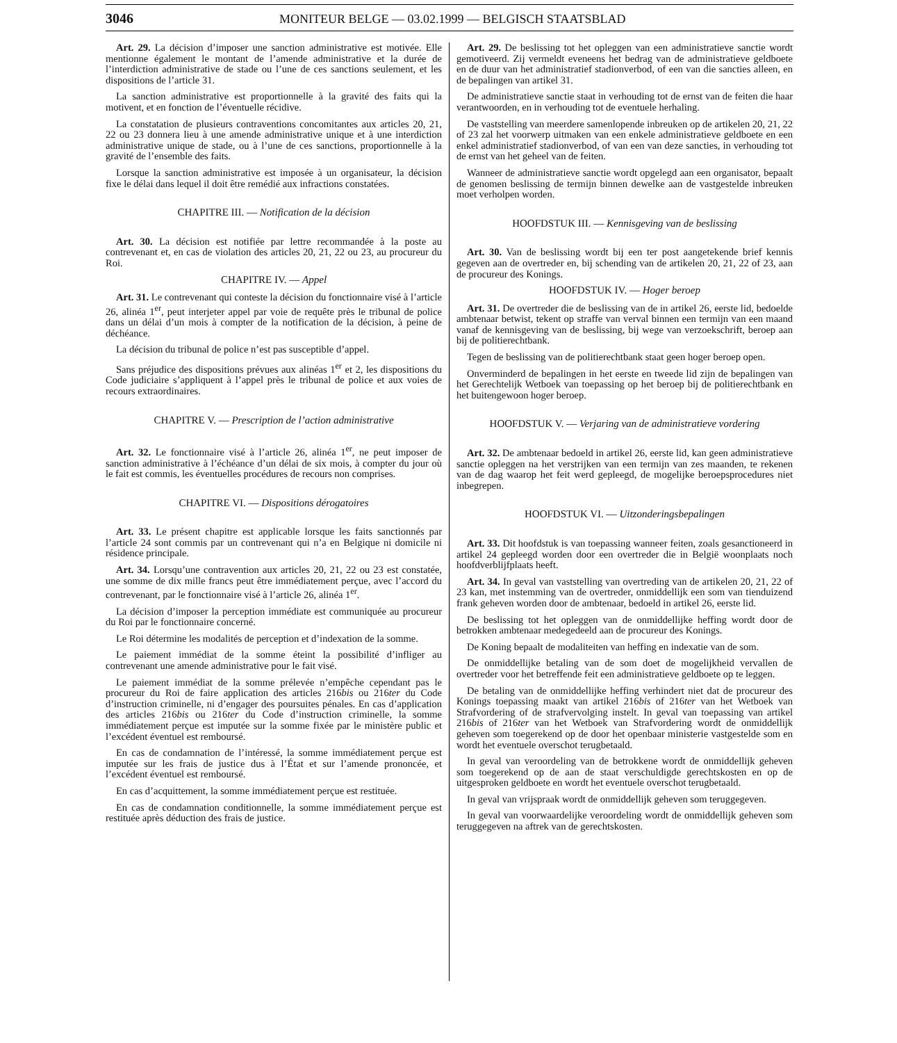3046 MONITEUR BELGE — 03.02.1999 — BELGISCH STAATSBLAD
Art. 29. La décision d’imposer une sanction administrative est motivée. Elle mentionne également le montant de l’amende administrative et la durée de l’interdiction administrative de stade ou l’une de ces sanctions seulement, et les dispositions de l’article 31.
La sanction administrative est proportionnelle à la gravité des faits qui la motivent, et en fonction de l’éventuelle récidive.
La constatation de plusieurs contraventions concomitantes aux articles 20, 21, 22 ou 23 donnera lieu à une amende administrative unique et à une interdiction administrative unique de stade, ou à l’une de ces sanctions, proportionnelle à la gravité de l’ensemble des faits.
Lorsque la sanction administrative est imposée à un organisateur, la décision fixe le délai dans lequel il doit être remédié aux infractions constatées.
CHAPITRE III. — Notification de la décision
Art. 30. La décision est notifiée par lettre recommandée à la poste au contrevenant et, en cas de violation des articles 20, 21, 22 ou 23, au procureur du Roi.
CHAPITRE IV. — Appel
Art. 31. Le contrevenant qui conteste la décision du fonctionnaire visé à l’article 26, alinéa 1<sup>er</sup>, peut interjeter appel par voie de requête près le tribunal de police dans un délai d’un mois à compter de la notification de la décision, à peine de déchéance.
La décision du tribunal de police n’est pas susceptible d’appel.
Sans préjudice des dispositions prévues aux alinéas 1<sup>er</sup> et 2, les dispositions du Code judiciaire s’appliquent à l’appel près le tribunal de police et aux voies de recours extraordinaires.
CHAPITRE V. — Prescription de l’action administrative
Art. 32. Le fonctionnaire visé à l’article 26, alinéa 1<sup>er</sup>, ne peut imposer de sanction administrative à l’échéance d’un délai de six mois, à compter du jour où le fait est commis, les éventuelles procédures de recours non comprises.
CHAPITRE VI. — Dispositions dérogatoires
Art. 33. Le présent chapitre est applicable lorsque les faits sanctionnés par l’article 24 sont commis par un contrevenant qui n’a en Belgique ni domicile ni résidence principale.
Art. 34. Lorsqu’une contravention aux articles 20, 21, 22 ou 23 est constatée, une somme de dix mille francs peut être immédiatement perçue, avec l’accord du contrevenant, par le fonctionnaire visé à l’article 26, alinéa 1<sup>er</sup>.
La décision d’imposer la perception immédiate est communiquée au procureur du Roi par le fonctionnaire concerné.
Le Roi détermine les modalités de perception et d’indexation de la somme.
Le paiement immédiat de la somme éteint la possibilité d’infliger au contrevenant une amende administrative pour le fait visé.
Le paiement immédiat de la somme prélevée n’empêche cependant pas le procureur du Roi de faire application des articles 216bis ou 216ter du Code d’instruction criminelle, ni d’engager des poursuites pénales. En cas d’application des articles 216bis ou 216ter du Code d’instruction criminelle, la somme immédiatement perçue est imputée sur la somme fixée par le ministère public et l’excédent éventuel est remboursé.
En cas de condamnation de l’intéressé, la somme immédiatement perçue est imputée sur les frais de justice dus à l’État et sur l’amende prononcée, et l’excédent éventuel est remboursé.
En cas d’acquittement, la somme immédiatement perçue est restituée.
En cas de condamnation conditionnelle, la somme immédiatement perçue est restituée après déduction des frais de justice.
Art. 29. De beslissing tot het opleggen van een administratieve sanctie wordt gemotiveerd. Zij vermeldt eveneens het bedrag van de administratieve geldboete en de duur van het administratief stadionverbod, of een van die sancties alleen, en de bepalingen van artikel 31.
De administratieve sanctie staat in verhouding tot de ernst van de feiten die haar verantwoorden, en in verhouding tot de eventuele herhaling.
De vaststelling van meerdere samenlopende inbreuken op de artikelen 20, 21, 22 of 23 zal het voorwerp uitmaken van een enkele administratieve geldboete en een enkel administratief stadionverbod, of van een van deze sancties, in verhouding tot de ernst van het geheel van de feiten.
Wanneer de administratieve sanctie wordt opgelegd aan een organisator, bepaalt de genomen beslissing de termijn binnen dewelke aan de vastgestelde inbreuken moet verholpen worden.
HOOFDSTUK III. — Kennisgeving van de beslissing
Art. 30. Van de beslissing wordt bij een ter post aangetekende brief kennis gegeven aan de overtreder en, bij schending van de artikelen 20, 21, 22 of 23, aan de procureur des Konings.
HOOFDSTUK IV. — Hoger beroep
Art. 31. De overtreder die de beslissing van de in artikel 26, eerste lid, bedoelde ambtenaar betwist, tekent op straffe van verval binnen een termijn van een maand vanaf de kennisgeving van de beslissing, bij wege van verzoekschrift, beroep aan bij de politierechtbank.
Tegen de beslissing van de politierechtbank staat geen hoger beroep open.
Onverminderd de bepalingen in het eerste en tweede lid zijn de bepalingen van het Gerechtelijk Wetboek van toepassing op het beroep bij de politierechtbank en het buitengewoon hoger beroep.
HOOFDSTUK V. — Verjaring van de administratieve vordering
Art. 32. De ambtenaar bedoeld in artikel 26, eerste lid, kan geen administratieve sanctie opleggen na het verstrijken van een termijn van zes maanden, te rekenen van de dag waarop het feit werd gepleegd, de mogelijke beroepsprocedures niet inbegrepen.
HOOFDSTUK VI. — Uitzonderingsbepalingen
Art. 33. Dit hoofdstuk is van toepassing wanneer feiten, zoals gesanctioneerd in artikel 24 gepleegd worden door een overtreder die in België woonplaats noch hoofdverblijfplaats heeft.
Art. 34. In geval van vaststelling van overtreding van de artikelen 20, 21, 22 of 23 kan, met instemming van de overtreder, onmiddellijk een som van tienduizend frank geheven worden door de ambtenaar, bedoeld in artikel 26, eerste lid.
De beslissing tot het opleggen van de onmiddellijke heffing wordt door de betrokken ambtenaar medegedeeld aan de procureur des Konings.
De Koning bepaalt de modaliteiten van heffing en indexatie van de som.
De onmiddellijke betaling van de som doet de mogelijkheid vervallen de overtreder voor het betreffende feit een administratieve geldboete op te leggen.
De betaling van de onmiddellijke heffing verhindert niet dat de procureur des Konings toepassing maakt van artikel 216bis of 216ter van het Wetboek van Strafvordering of de strafvervolging instelt. In geval van toepassing van artikel 216bis of 216ter van het Wetboek van Strafvordering wordt de onmiddellijk geheven som toegerekend op de door het openbaar ministerie vastgestelde som en wordt het eventuele overschot terugbetaald.
In geval van veroordeling van de betrokkene wordt de onmiddellijk geheven som toegerekend op de aan de staat verschuldigde gerechtskosten en op de uitgesproken geldboete en wordt het eventuele overschot terugbetaald.
In geval van vrijspraak wordt de onmiddellijk geheven som teruggegeven.
In geval van voorwaardelijke veroordeling wordt de onmiddellijk geheven som teruggegeven na aftrek van de gerechtskosten.